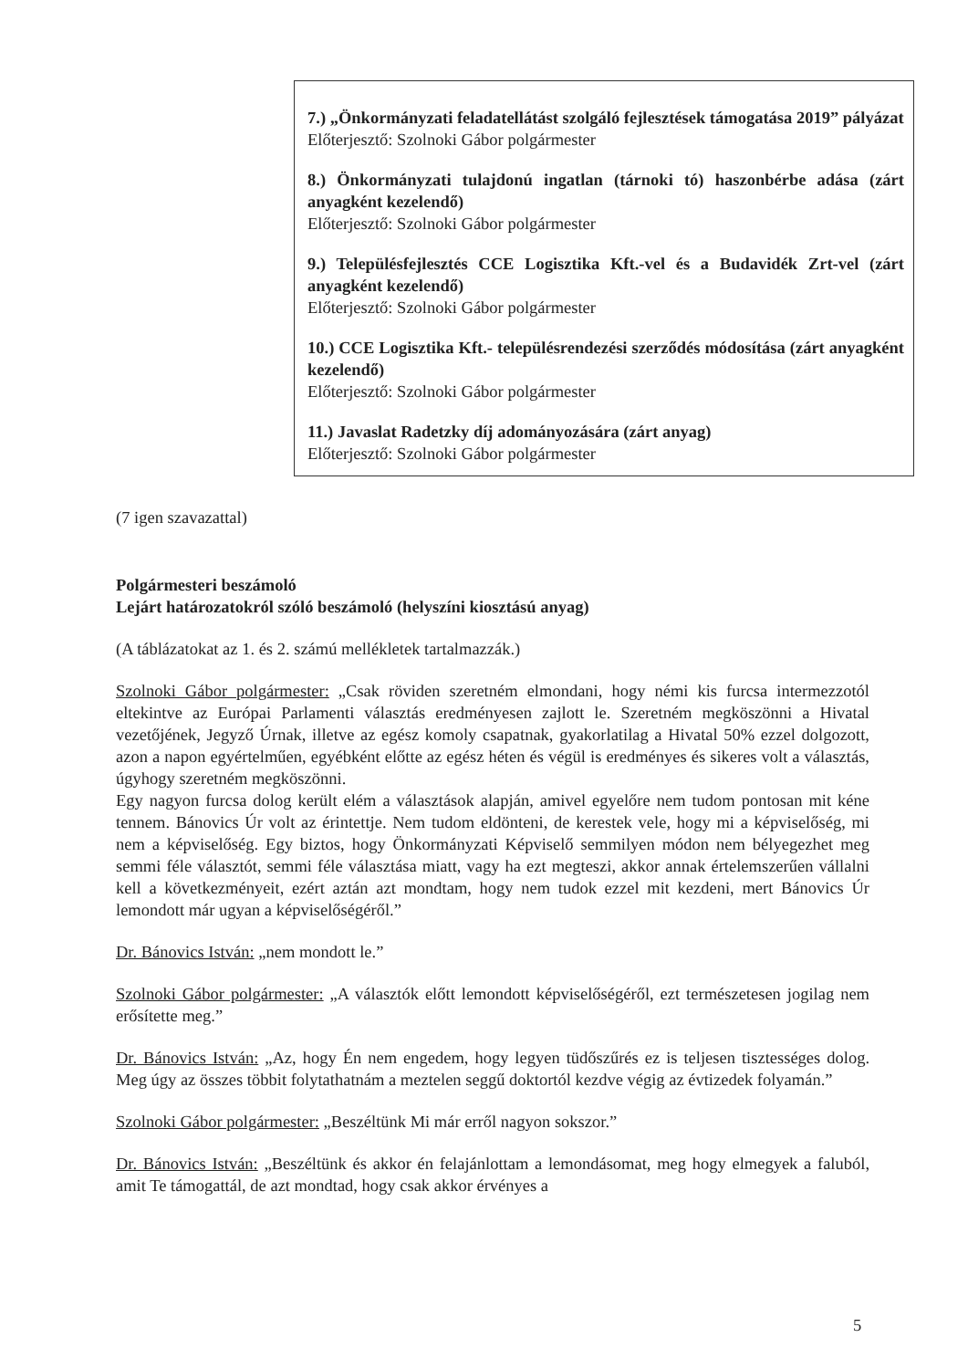7.) „Önkormányzati feladatellátást szolgáló fejlesztések támogatása 2019” pályázat
Előterjesztő: Szolnoki Gábor polgármester
8.) Önkormányzati tulajdonú ingatlan (tárnoki tó) haszonbérbe adása (zárt anyagként kezelendő)
Előterjesztő: Szolnoki Gábor polgármester
9.) Településfejlesztés CCE Logisztika Kft.-vel és a Budavidék Zrt-vel (zárt anyagként kezelendő)
Előterjesztő: Szolnoki Gábor polgármester
10.) CCE Logisztika Kft.- településrendezési szerződés módosítása (zárt anyagként kezelendő)
Előterjesztő: Szolnoki Gábor polgármester
11.) Javaslat Radetzky díj adományozására (zárt anyag)
Előterjesztő: Szolnoki Gábor polgármester
(7 igen szavazattal)
Polgármesteri beszámoló
Lejárt határozatokról szóló beszámoló (helyszíni kiosztású anyag)
(A táblázatokat az 1. és 2. számú mellékletek tartalmazzák.)
Szolnoki Gábor polgármester: „Csak röviden szeretném elmondani, hogy némi kis furcsa intermezzotól eltekintve az Európai Parlamenti választás eredményesen zajlott le. Szeretném megköszönni a Hivatal vezetőjének, Jegyző Úrnak, illetve az egész komoly csapatnak, gyakorlatilag a Hivatal 50% ezzel dolgozott, azon a napon egyértelműen, egyébként előtte az egész héten és végül is eredményes és sikeres volt a választás, úgyhogy szeretném megköszönni.
Egy nagyon furcsa dolog került elém a választások alapján, amivel egyelőre nem tudom pontosan mit kéne tennem. Bánovics Úr volt az érintettje. Nem tudom eldönteni, de kerestek vele, hogy mi a képviselőség, mi nem a képviselőség. Egy biztos, hogy Önkormányzati Képviselő semmilyen módon nem bélyegezhet meg semmi féle választót, semmi féle választása miatt, vagy ha ezt megteszi, akkor annak értelemszerűen vállalni kell a következményeit, ezért aztán azt mondtam, hogy nem tudok ezzel mit kezdeni, mert Bánovics Úr lemondott már ugyan a képviselőségéről.”
Dr. Bánovics István: „nem mondott le.”
Szolnoki Gábor polgármester: „A választók előtt lemondott képviselőségéről, ezt természetesen jogilag nem erősítette meg.”
Dr. Bánovics István: „Az, hogy Én nem engedem, hogy legyen tüdőszűrés ez is teljesen tisztességes dolog. Meg úgy az összes többit folytathatnám a meztelen seggű doktortól kezdve végig az évtizedek folyamán.”
Szolnoki Gábor polgármester: „Beszéltünk Mi már erről nagyon sokszor.”
Dr. Bánovics István: „Beszéltünk és akkor én felajánlottam a lemondásomat, meg hogy elmegyek a faluból, amit Te támogattál, de azt mondtad, hogy csak akkor érvényes a
5